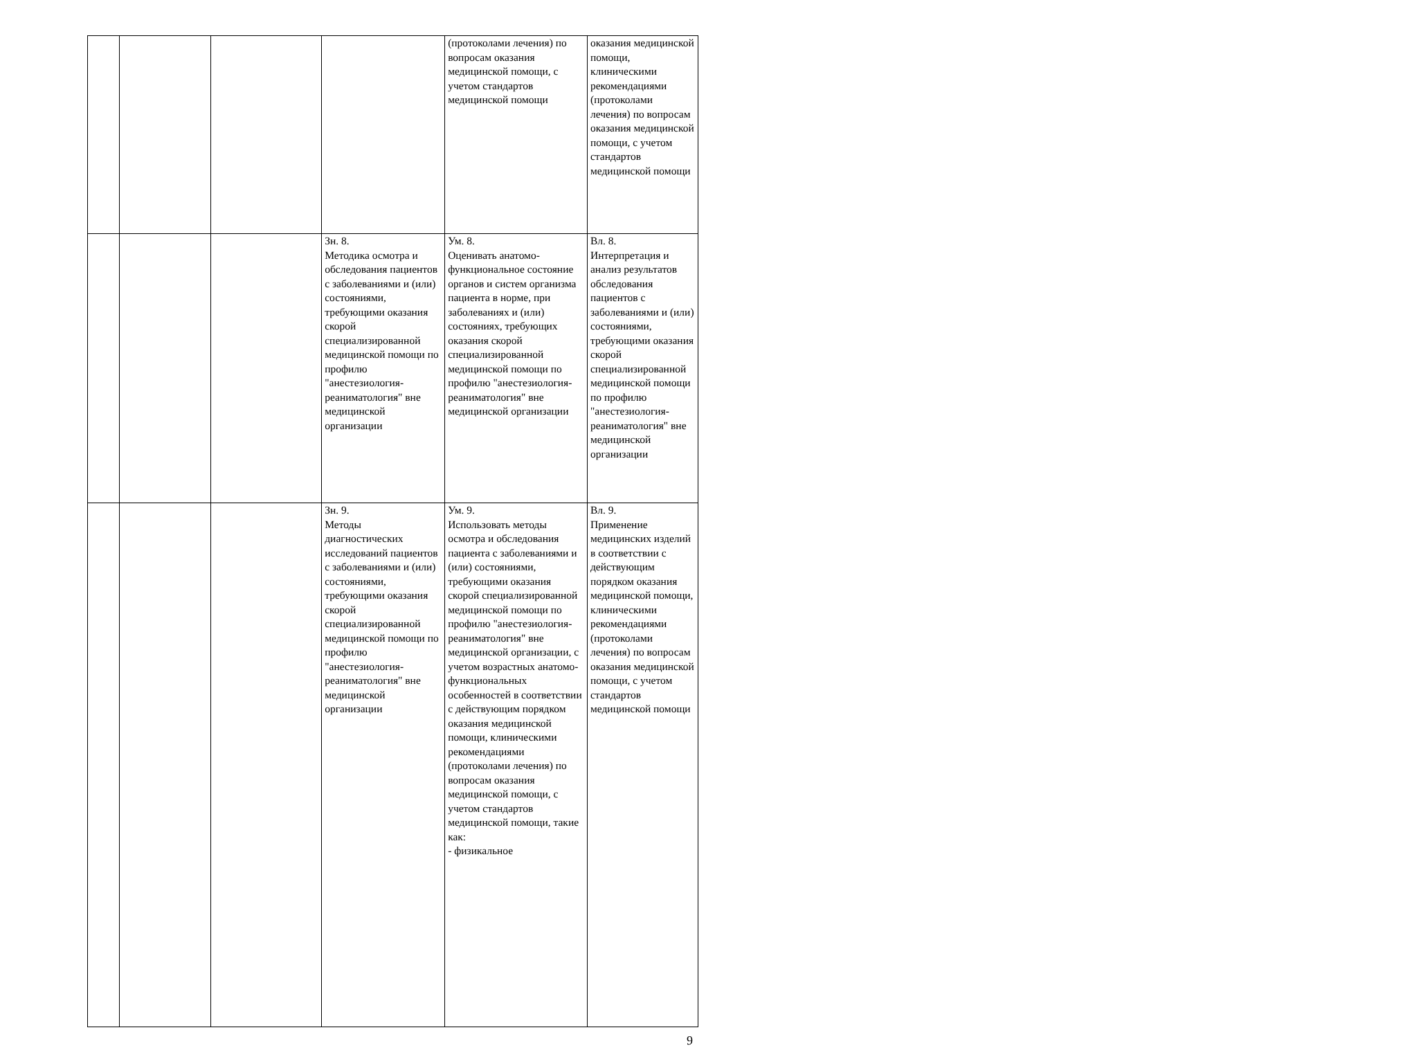| | | | | (протоколами лечения) по вопросам оказания медицинской помощи, с учетом стандартов медицинской помощи | оказания медицинской помощи, клиническими рекомендациями (протоколами лечения) по вопросам оказания медицинской помощи, с учетом стандартов медицинской помощи |
| | | | Зн. 8. Методика осмотра и обследования пациентов с заболеваниями и (или) состояниями, требующими оказания скорой специализированной медицинской помощи по профилю "анестезиология-реаниматология" вне медицинской организации | Ум. 8. Оценивать анатомо-функциональное состояние органов и систем организма пациента в норме, при заболеваниях и (или) состояниях, требующих оказания скорой специализированной медицинской помощи по профилю "анестезиология-реаниматология" вне медицинской организации | Вл. 8. Интерпретация и анализ результатов обследования пациентов с заболеваниями и (или) состояниями, требующими оказания скорой специализированной медицинской помощи по профилю "анестезиология-реаниматология" вне медицинской организации |
| | | | Зн. 9. Методы диагностических исследований пациентов с заболеваниями и (или) состояниями, требующими оказания скорой специализированной медицинской помощи по профилю "анестезиология-реаниматология" вне медицинской организации | Ум. 9. Использовать методы осмотра и обследования пациента с заболеваниями и (или) состояниями, требующими оказания скорой специализированной медицинской помощи по профилю "анестезиология-реаниматология" вне медицинской организации, с учетом возрастных анатомо-функциональных особенностей в соответствии с действующим порядком оказания медицинской помощи, клиническими рекомендациями (протоколами лечения) по вопросам оказания медицинской помощи, с учетом стандартов медицинской помощи, такие как: - физикальное | Вл. 9. Применение медицинских изделий в соответствии с действующим порядком оказания медицинской помощи, клиническими рекомендациями (протоколами лечения) по вопросам оказания медицинской помощи, с учетом стандартов медицинской помощи |
9